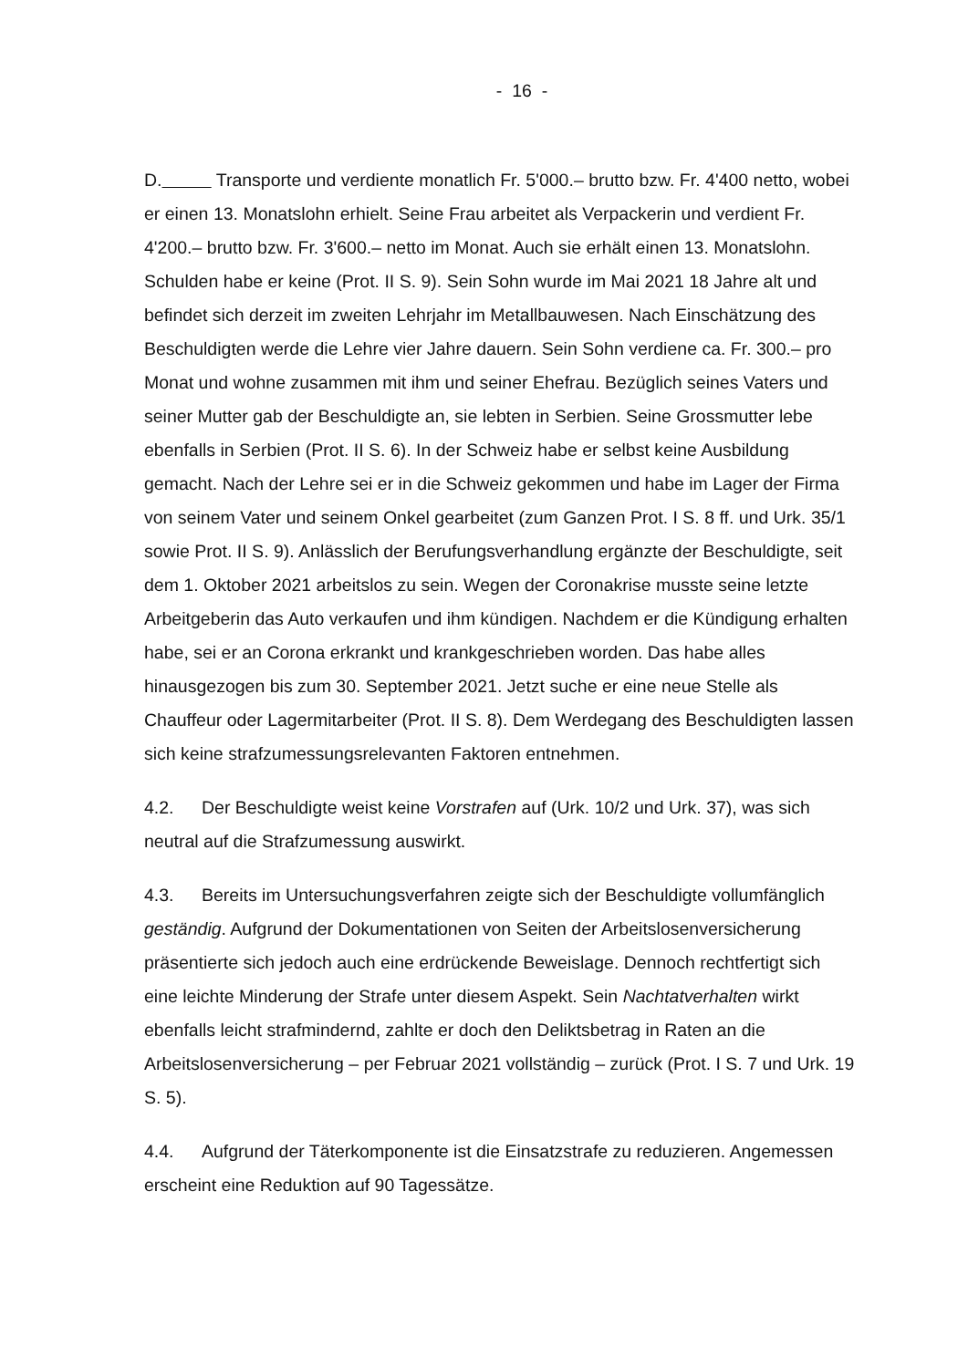- 16 -
D. Transporte und verdiente monatlich Fr. 5'000.– brutto bzw. Fr. 4'400 netto, wobei er einen 13. Monatslohn erhielt. Seine Frau arbeitet als Verpackerin und verdient Fr. 4'200.– brutto bzw. Fr. 3'600.– netto im Monat. Auch sie erhält einen 13. Monatslohn. Schulden habe er keine (Prot. II S. 9). Sein Sohn wurde im Mai 2021 18 Jahre alt und befindet sich derzeit im zweiten Lehrjahr im Metallbauwesen. Nach Einschätzung des Beschuldigten werde die Lehre vier Jahre dauern. Sein Sohn verdiene ca. Fr. 300.– pro Monat und wohne zusammen mit ihm und seiner Ehefrau. Bezüglich seines Vaters und seiner Mutter gab der Beschuldigte an, sie lebten in Serbien. Seine Grossmutter lebe ebenfalls in Serbien (Prot. II S. 6). In der Schweiz habe er selbst keine Ausbildung gemacht. Nach der Lehre sei er in die Schweiz gekommen und habe im Lager der Firma von seinem Vater und seinem Onkel gearbeitet (zum Ganzen Prot. I S. 8 ff. und Urk. 35/1 sowie Prot. II S. 9). Anlässlich der Berufungsverhandlung ergänzte der Beschuldigte, seit dem 1. Oktober 2021 arbeitslos zu sein. Wegen der Coronakrise musste seine letzte Arbeitgeberin das Auto verkaufen und ihm kündigen. Nachdem er die Kündigung erhalten habe, sei er an Corona erkrankt und krankgeschrieben worden. Das habe alles hinausgezogen bis zum 30. September 2021. Jetzt suche er eine neue Stelle als Chauffeur oder Lagermitarbeiter (Prot. II S. 8). Dem Werdegang des Beschuldigten lassen sich keine strafzumessungsrelevanten Faktoren entnehmen.
4.2. Der Beschuldigte weist keine Vorstrafen auf (Urk. 10/2 und Urk. 37), was sich neutral auf die Strafzumessung auswirkt.
4.3. Bereits im Untersuchungsverfahren zeigte sich der Beschuldigte vollumfänglich geständig. Aufgrund der Dokumentationen von Seiten der Arbeitslosenversicherung präsentierte sich jedoch auch eine erdrückende Beweislage. Dennoch rechtfertigt sich eine leichte Minderung der Strafe unter diesem Aspekt. Sein Nachtatverhalten wirkt ebenfalls leicht strafmindernd, zahlte er doch den Deliktsbetrag in Raten an die Arbeitslosenversicherung – per Februar 2021 vollständig – zurück (Prot. I S. 7 und Urk. 19 S. 5).
4.4. Aufgrund der Täterkomponente ist die Einsatzstrafe zu reduzieren. Angemessen erscheint eine Reduktion auf 90 Tagessätze.